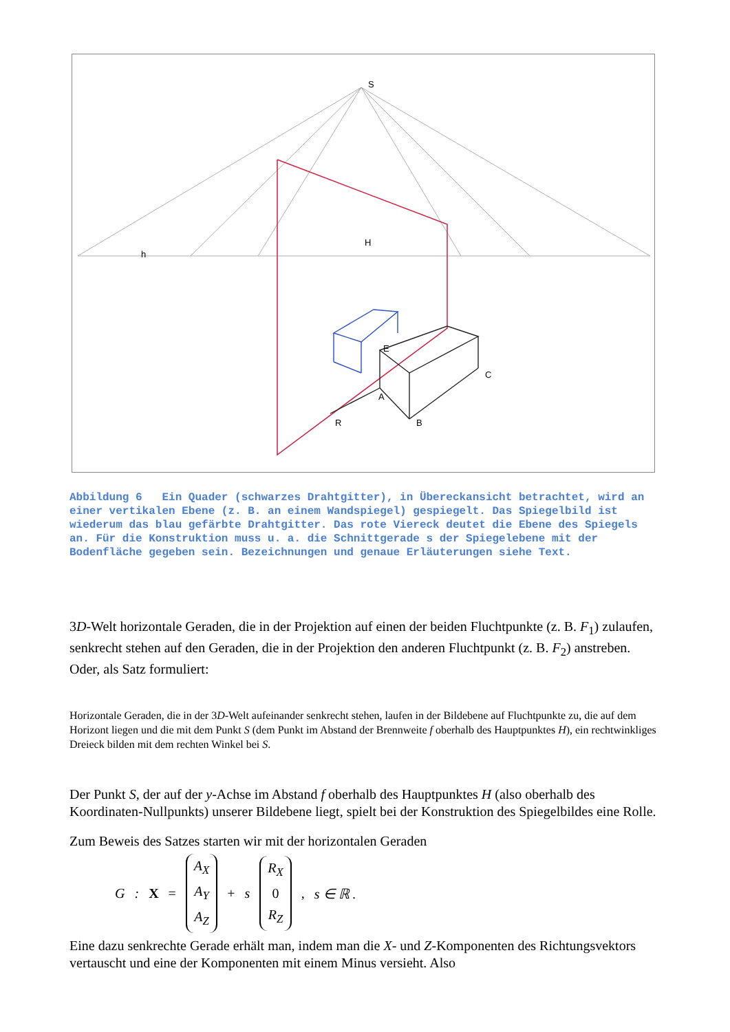S
H
h
E
A
B
C
R
Abbildung 6 Ein Quader (schwarzes Drahtgitter), in Übereckansicht betrachtet, wird an einer vertikalen Ebene (z. B. an einem Wandspiegel) gespiegelt. Das Spiegelbild ist wiederum das blau gefärbte Drahtgitter. Das rote Viereck deutet die Ebene des Spiegels an. Für die Konstruktion muss u. a. die Schnittgerade s der Spiegelebene mit der Bodenfläche gegeben sein. Bezeichnungen und genaue Erläuterungen siehe Text.
3D-Welt horizontale Geraden, die in der Projektion auf einen der beiden Fluchtpunkte (z. B. F<sub>1</sub>) zulaufen, senkrecht stehen auf den Geraden, die in der Projektion den anderen Fluchtpunkt (z. B. F<sub>2</sub>) anstreben. Oder, als Satz formuliert:
Horizontale Geraden, die in der 3D-Welt aufeinander senkrecht stehen, laufen in der Bildebene auf Fluchtpunkte zu, die auf dem Horizont liegen und die mit dem Punkt S (dem Punkt im Abstand der Brennweite f oberhalb des Hauptpunktes H), ein rechtwinkliges Dreieck bilden mit dem rechten Winkel bei S.
Der Punkt S, der auf der y-Achse im Abstand f oberhalb des Hauptpunktes H (also oberhalb des Koordinaten-Nullpunkts) unserer Bildebene liegt, spielt bei der Konstruktion des Spiegelbildes eine Rolle.
Zum Beweis des Satzes starten wir mit der horizontalen Geraden
G: X = A<sub>X</sub>
A<sub>Y</sub>
A<sub>Z</sub> + s R<sub>X</sub>
0
R<sub>Z</sub>, s ∈ ℝ .
Eine dazu senkrechte Gerade erhält man, indem man die X- und Z-Komponenten des Richtungsvektors vertauscht und eine der Komponenten mit einem Minus versieht. Also